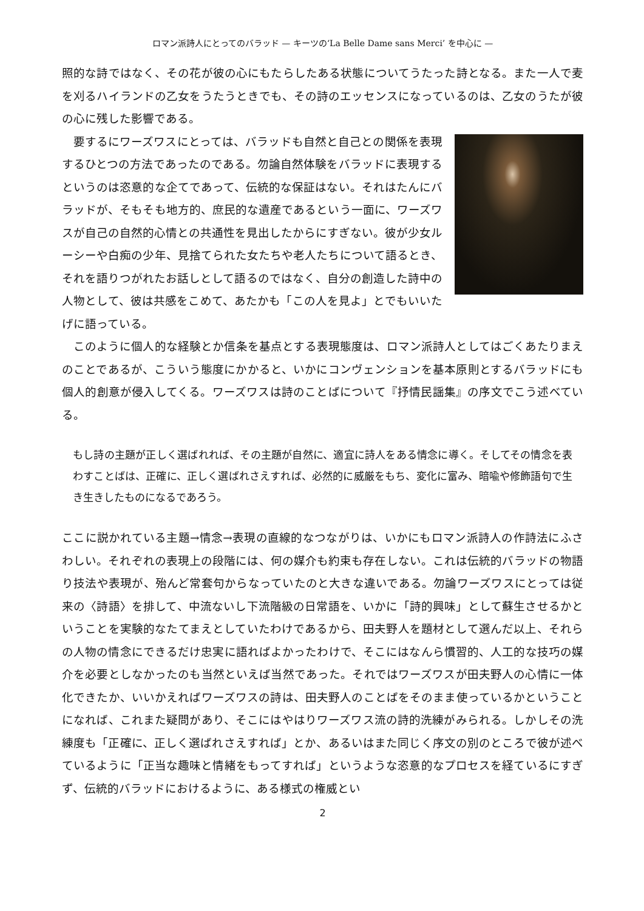ロマン派詩人にとってのバラッド — キーツの‘La Belle Dame sans Merci’ を中心に —
照的な詩ではなく、その花が彼の心にもたらしたある状態についてうたった詩となる。また一人で麦を刈るハイランドの乙女をうたうときでも、その詩のエッセンスになっているのは、乙女のうたが彼の心に残した影響である。
要するにワーズワスにとっては、バラッドも自然と自己との関係を表現するひとつの方法であったのである。勿論自然体験をバラッドに表現するというのは恣意的な企てであって、伝統的な保証はない。それはたんにバラッドが、そもそも地方的、庶民的な遺産であるという一面に、ワーズワスが自己の自然的心情との共通性を見出したからにすぎない。彼が少女ルーシーや白痴の少年、見捨てられた女たちや老人たちについて語るとき、それを語りつがれたお話しとして語るのではなく、自分の創造した詩中の人物として、彼は共感をこめて、あたかも「この人を見よ」とでもいいたげに語っている。
このように個人的な経験とか信条を基点とする表現態度は、ロマン派詩人としてはごくあたりまえのことであるが、こういう態度にかかると、いかにコンヴェンションを基本原則とするバラッドにも個人的創意が侵入してくる。ワーズワスは詩のことばについて『抒情民謡集』の序文でこう述べている。
もし詩の主題が正しく選ばれれば、その主題が自然に、適宜に詩人をある情念に導く。そしてその情念を表わすことばは、正確に、正しく選ばれさえすれば、必然的に威厳をもち、変化に富み、暗喩や修飾語句で生き生きしたものになるであろう。
ここに説かれている主題→情念→表現の直線的なつながりは、いかにもロマン派詩人の作詩法にふさわしい。それぞれの表現上の段階には、何の媒介も約束も存在しない。これは伝統的バラッドの物語り技法や表現が、殆んど常套句からなっていたのと大きな違いである。勿論ワーズワスにとっては従来の〈詩語〉を排して、中流ないし下流階級の日常語を、いかに「詩的興味」として蘇生させるかということを実験的なたてまえとしていたわけであるから、田夫野人を題材として選んだ以上、それらの人物の情念にできるだけ忠実に語ればよかったわけで、そこにはなんら慣習的、人工的な技巧の媒介を必要としなかったのも当然といえば当然であった。それではワーズワスが田夫野人の心情に一体化できたか、いいかえればワーズワスの詩は、田夫野人のことばをそのまま使っているかということになれば、これまた疑問があり、そこにはやはりワーズワス流の詩的洗練がみられる。しかしその洗練度も「正確に、正しく選ばれさえすれば」とか、あるいはまた同じく序文の別のところで彼が述べているように「正当な趣味と情緒をもってすれば」というような恣意的なプロセスを経ているにすぎず、伝統的バラッドにおけるように、ある様式の権威とい
2